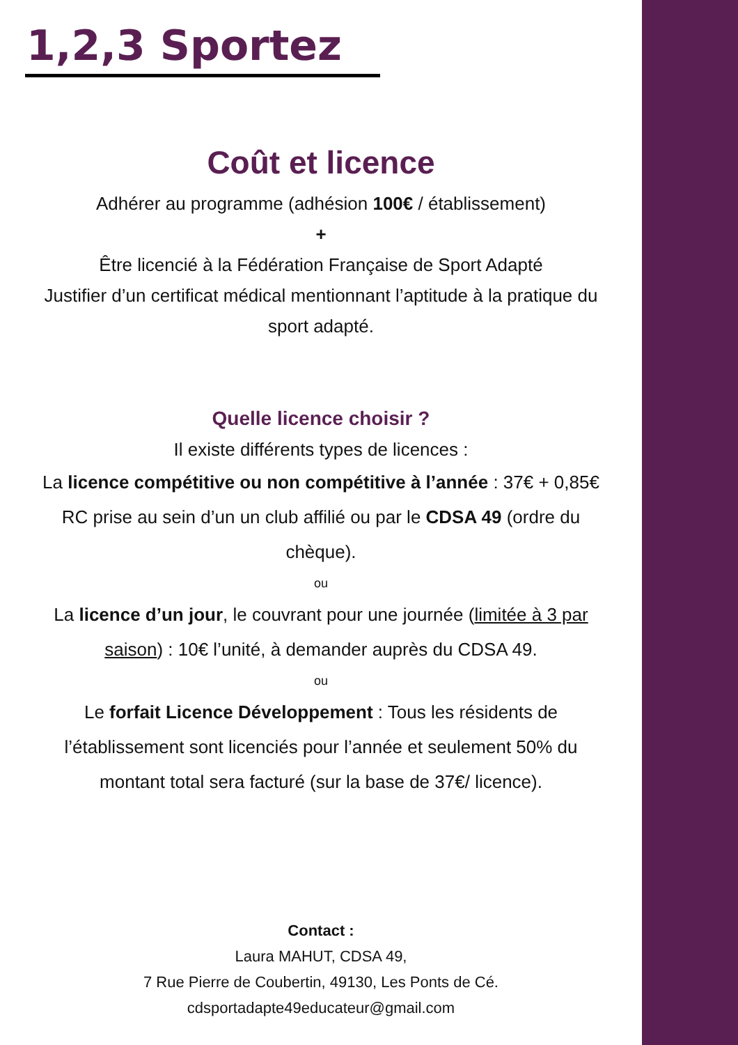1,2,3 Sportez
Coût et licence
Adhérer au programme (adhésion 100€ / établissement)
+
Être licencié à la Fédération Française de Sport Adapté
Justifier d’un certificat médical mentionnant l’aptitude à la pratique du sport adapté.
Quelle licence choisir ?
Il existe différents types de licences :
La licence compétitive ou non compétitive à l’année : 37€ + 0,85€ RC prise au sein d’un un club affilié ou par le CDSA 49 (ordre du chèque).
ou
La licence d’un jour, le couvrant pour une journée (limitée à 3 par saison) : 10€ l’unité, à demander auprès du CDSA 49.
ou
Le forfait Licence Développement : Tous les résidents de l’établissement sont licenciés pour l’année et seulement 50% du montant total sera facturé (sur la base de 37€/ licence).
Contact :
Laura MAHUT, CDSA 49,
7 Rue Pierre de Coubertin, 49130, Les Ponts de Cé.
cdsportadapte49educateur@gmail.com